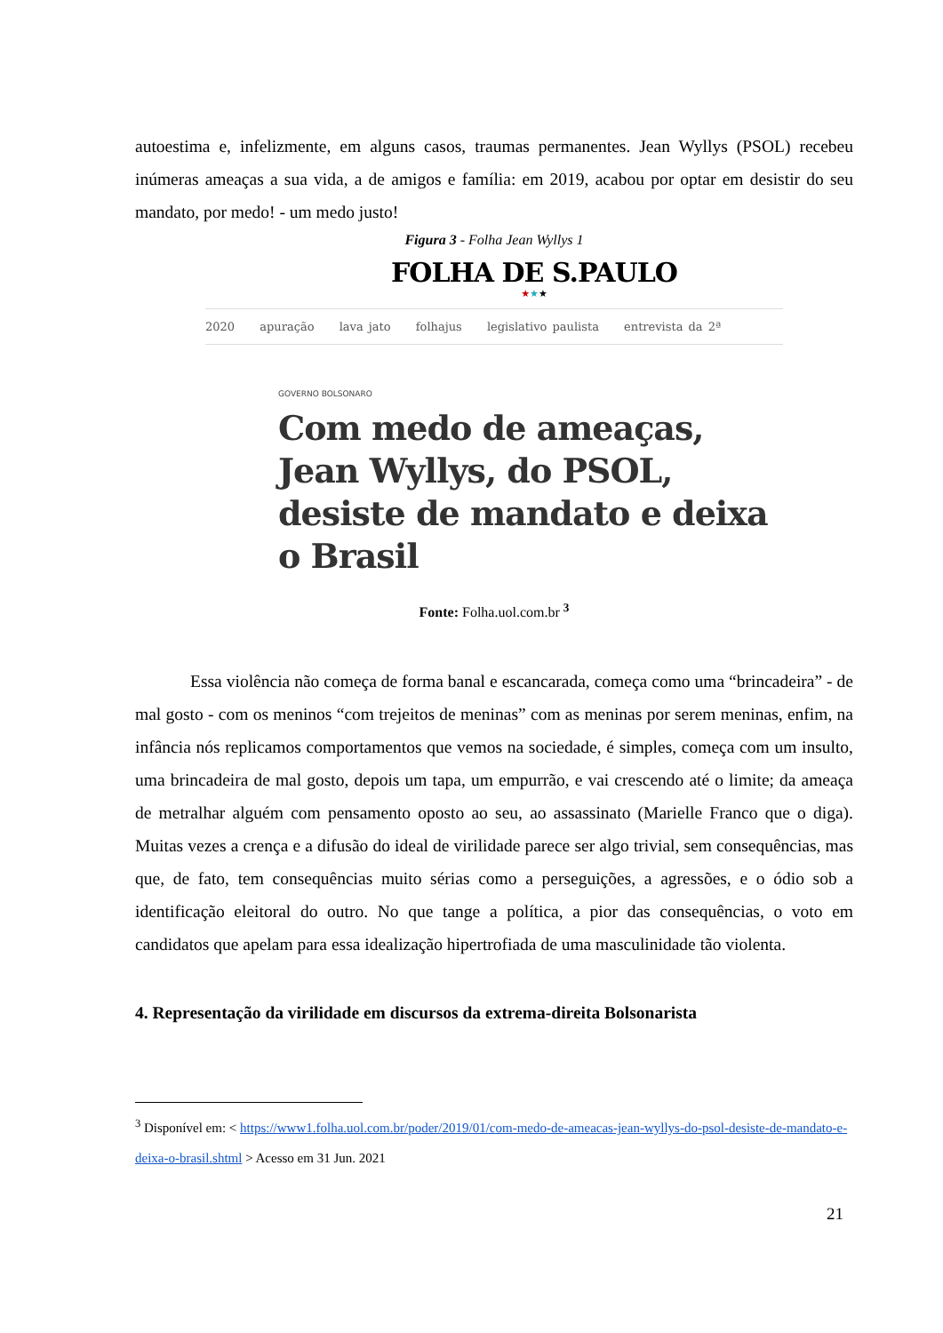autoestima e, infelizmente, em alguns casos, traumas permanentes. Jean Wyllys (PSOL) recebeu inúmeras ameaças a sua vida, a de amigos e família: em 2019, acabou por optar em desistir do seu mandato, por medo! - um medo justo!
Figura 3 - Folha Jean Wyllys 1
FOLHA DE S.PAULO
★★★
2020 apuração lava jato folhajus legislativo paulista entrevista da 2ª
GOVERNO BOLSONARO
Com medo de ameaças, Jean Wyllys, do PSOL, desiste de mandato e deixa o Brasil
Fonte: Folha.uol.com.br <sup>3</sup>
Essa violência não começa de forma banal e escancarada, começa como uma “brincadeira” - de mal gosto - com os meninos “com trejeitos de meninas” com as meninas por serem meninas, enfim, na infância nós replicamos comportamentos que vemos na sociedade, é simples, começa com um insulto, uma brincadeira de mal gosto, depois um tapa, um empurrão, e vai crescendo até o limite; da ameaça de metralhar alguém com pensamento oposto ao seu, ao assassinato (Marielle Franco que o diga). Muitas vezes a crença e a difusão do ideal de virilidade parece ser algo trivial, sem consequências, mas que, de fato, tem consequências muito sérias como a perseguições, a agressões, e o ódio sob a identificação eleitoral do outro. No que tange a política, a pior das consequências, o voto em candidatos que apelam para essa idealização hipertrofiada de uma masculinidade tão violenta.
4. Representação da virilidade em discursos da extrema-direita Bolsonarista
<sup>3</sup> Disponível em: < https://www1.folha.uol.com.br/poder/2019/01/com-medo-de-ameacas-jean-wyllys-do-psol-desiste-de-mandato-e-deixa-o-brasil.shtml > Acesso em 31 Jun. 2021
21